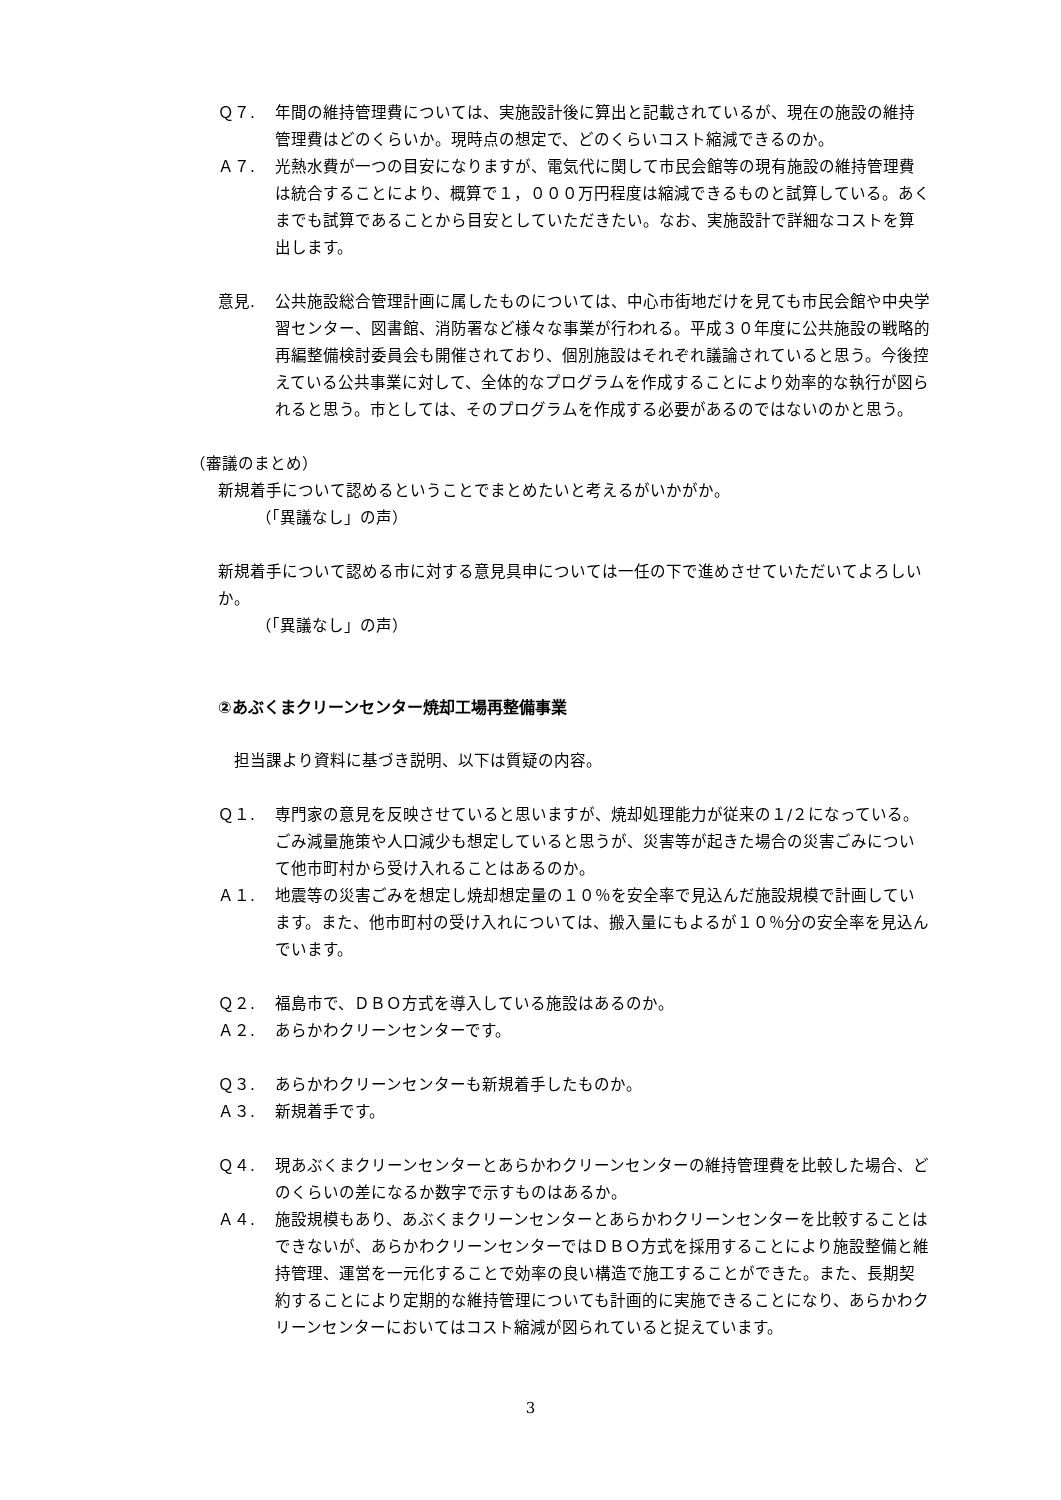Ｑ７. 年間の維持管理費については、実施設計後に算出と記載されているが、現在の施設の維持管理費はどのくらいか。現時点の想定で、どのくらいコスト縮減できるのか。
Ａ７. 光熱水費が一つの目安になりますが、電気代に関して市民会館等の現有施設の維持管理費は統合することにより、概算で１，０００万円程度は縮減できるものと試算している。あくまでも試算であることから目安としていただきたい。なお、実施設計で詳細なコストを算出します。
意見. 公共施設総合管理計画に属したものについては、中心市街地だけを見ても市民会館や中央学習センター、図書館、消防署など様々な事業が行われる。平成３０年度に公共施設の戦略的再編整備検討委員会も開催されており、個別施設はそれぞれ議論されていると思う。今後控えている公共事業に対して、全体的なプログラムを作成することにより効率的な執行が図られると思う。市としては、そのプログラムを作成する必要があるのではないのかと思う。
（審議のまとめ）
新規着手について認めるということでまとめたいと考えるがいかがか。
（「異議なし」の声）
新規着手について認める市に対する意見具申については一任の下で進めさせていただいてよろしいか。
（「異議なし」の声）
②あぶくまクリーンセンター焼却工場再整備事業
　担当課より資料に基づき説明、以下は質疑の内容。
Ｑ１. 専門家の意見を反映させていると思いますが、焼却処理能力が従来の１/２になっている。ごみ減量施策や人口減少も想定していると思うが、災害等が起きた場合の災害ごみについて他市町村から受け入れることはあるのか。
Ａ１. 地震等の災害ごみを想定し焼却想定量の１０％を安全率で見込んだ施設規模で計画しています。また、他市町村の受け入れについては、搬入量にもよるが１０％分の安全率を見込んでいます。
Ｑ２. 福島市で、ＤＢＯ方式を導入している施設はあるのか。
Ａ２. あらかわクリーンセンターです。
Ｑ３. あらかわクリーンセンターも新規着手したものか。
Ａ３. 新規着手です。
Ｑ４. 現あぶくまクリーンセンターとあらかわクリーンセンターの維持管理費を比較した場合、どのくらいの差になるか数字で示すものはあるか。
Ａ４. 施設規模もあり、あぶくまクリーンセンターとあらかわクリーンセンターを比較することはできないが、あらかわクリーンセンターではＤＢＯ方式を採用することにより施設整備と維持管理、運営を一元化することで効率の良い構造で施工することができた。また、長期契約することにより定期的な維持管理についても計画的に実施できることになり、あらかわクリーンセンターにおいてはコスト縮減が図られていると捉えています。
3